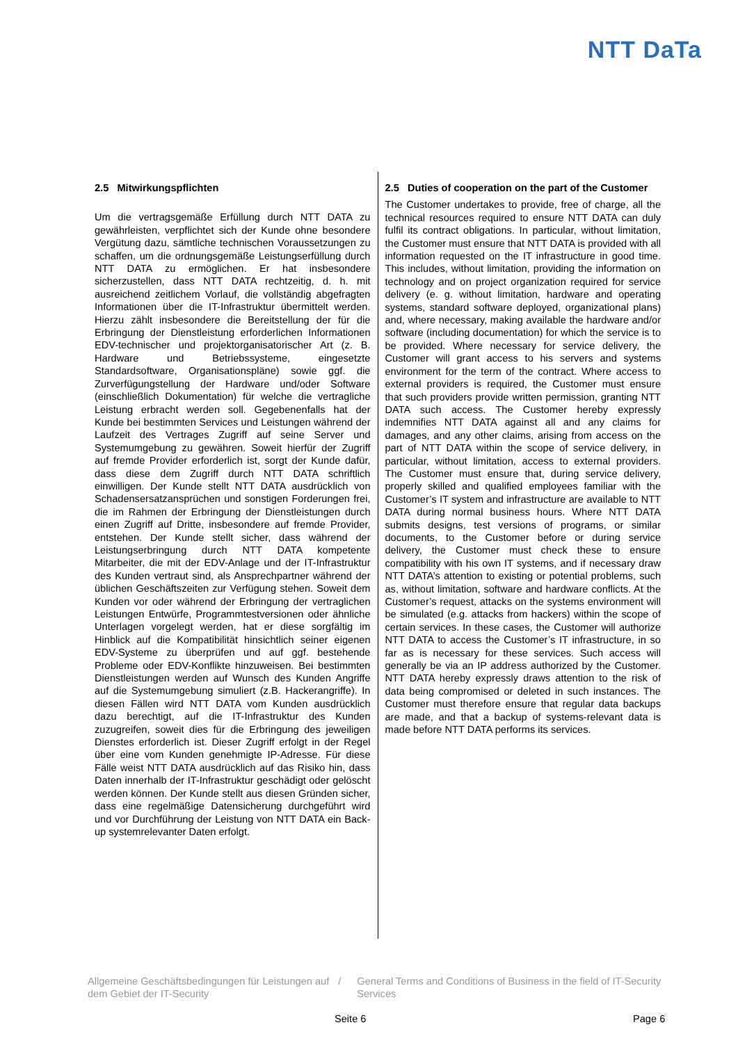NTT DaTa
2.5 Mitwirkungspflichten
Um die vertragsgemäße Erfüllung durch NTT DATA zu gewährleisten, verpflichtet sich der Kunde ohne besondere Vergütung dazu, sämtliche technischen Voraussetzungen zu schaffen, um die ordnungsgemäße Leistungserfüllung durch NTT DATA zu ermöglichen. Er hat insbesondere sicherzustellen, dass NTT DATA rechtzeitig, d. h. mit ausreichend zeitlichem Vorlauf, die vollständig abgefragten Informationen über die IT-Infrastruktur übermittelt werden. Hierzu zählt insbesondere die Bereitstellung der für die Erbringung der Dienstleistung erforderlichen Informationen EDV-technischer und projektorganisatorischer Art (z. B. Hardware und Betriebssysteme, eingesetzte Standardsoftware, Organisationspläne) sowie ggf. die Zurverfügungstellung der Hardware und/oder Software (einschließlich Dokumentation) für welche die vertragliche Leistung erbracht werden soll. Gegebenenfalls hat der Kunde bei bestimmten Services und Leistungen während der Laufzeit des Vertrages Zugriff auf seine Server und Systemumgebung zu gewähren. Soweit hierfür der Zugriff auf fremde Provider erforderlich ist, sorgt der Kunde dafür, dass diese dem Zugriff durch NTT DATA schriftlich einwilligen. Der Kunde stellt NTT DATA ausdrücklich von Schadensersatzansprüchen und sonstigen Forderungen frei, die im Rahmen der Erbringung der Dienstleistungen durch einen Zugriff auf Dritte, insbesondere auf fremde Provider, entstehen. Der Kunde stellt sicher, dass während der Leistungserbringung durch NTT DATA kompetente Mitarbeiter, die mit der EDV-Anlage und der IT-Infrastruktur des Kunden vertraut sind, als Ansprechpartner während der üblichen Geschäftszeiten zur Verfügung stehen. Soweit dem Kunden vor oder während der Erbringung der vertraglichen Leistungen Entwürfe, Programmtestversionen oder ähnliche Unterlagen vorgelegt werden, hat er diese sorgfältig im Hinblick auf die Kompatibilität hinsichtlich seiner eigenen EDV-Systeme zu überprüfen und auf ggf. bestehende Probleme oder EDV-Konflikte hinzuweisen. Bei bestimmten Dienstleistungen werden auf Wunsch des Kunden Angriffe auf die Systemumgebung simuliert (z.B. Hackerangriffe). In diesen Fällen wird NTT DATA vom Kunden ausdrücklich dazu berechtigt, auf die IT-Infrastruktur des Kunden zuzugreifen, soweit dies für die Erbringung des jeweiligen Dienstes erforderlich ist. Dieser Zugriff erfolgt in der Regel über eine vom Kunden genehmigte IP-Adresse. Für diese Fälle weist NTT DATA ausdrücklich auf das Risiko hin, dass Daten innerhalb der IT-Infrastruktur geschädigt oder gelöscht werden können. Der Kunde stellt aus diesen Gründen sicher, dass eine regelmäßige Datensicherung durchgeführt wird und vor Durchführung der Leistung von NTT DATA ein Back-up systemrelevanter Daten erfolgt.
2.5 Duties of cooperation on the part of the Customer
The Customer undertakes to provide, free of charge, all the technical resources required to ensure NTT DATA can duly fulfil its contract obligations. In particular, without limitation, the Customer must ensure that NTT DATA is provided with all information requested on the IT infrastructure in good time. This includes, without limitation, providing the information on technology and on project organization required for service delivery (e. g. without limitation, hardware and operating systems, standard software deployed, organizational plans) and, where necessary, making available the hardware and/or software (including documentation) for which the service is to be provided. Where necessary for service delivery, the Customer will grant access to his servers and systems environment for the term of the contract. Where access to external providers is required, the Customer must ensure that such providers provide written permission, granting NTT DATA such access. The Customer hereby expressly indemnifies NTT DATA against all and any claims for damages, and any other claims, arising from access on the part of NTT DATA within the scope of service delivery, in particular, without limitation, access to external providers. The Customer must ensure that, during service delivery, properly skilled and qualified employees familiar with the Customer’s IT system and infrastructure are available to NTT DATA during normal business hours. Where NTT DATA submits designs, test versions of programs, or similar documents, to the Customer before or during service delivery, the Customer must check these to ensure compatibility with his own IT systems, and if necessary draw NTT DATA’s attention to existing or potential problems, such as, without limitation, software and hardware conflicts. At the Customer’s request, attacks on the systems environment will be simulated (e.g. attacks from hackers) within the scope of certain services. In these cases, the Customer will authorize NTT DATA to access the Customer’s IT infrastructure, in so far as is necessary for these services. Such access will generally be via an IP address authorized by the Customer. NTT DATA hereby expressly draws attention to the risk of data being compromised or deleted in such instances. The Customer must therefore ensure that regular data backups are made, and that a backup of systems-relevant data is made before NTT DATA performs its services.
Allgemeine Geschäftsbedingungen für Leistungen auf dem Gebiet der IT-Security
/ General Terms and Conditions of Business in the field of IT-Security Services
Seite 6 Page 6